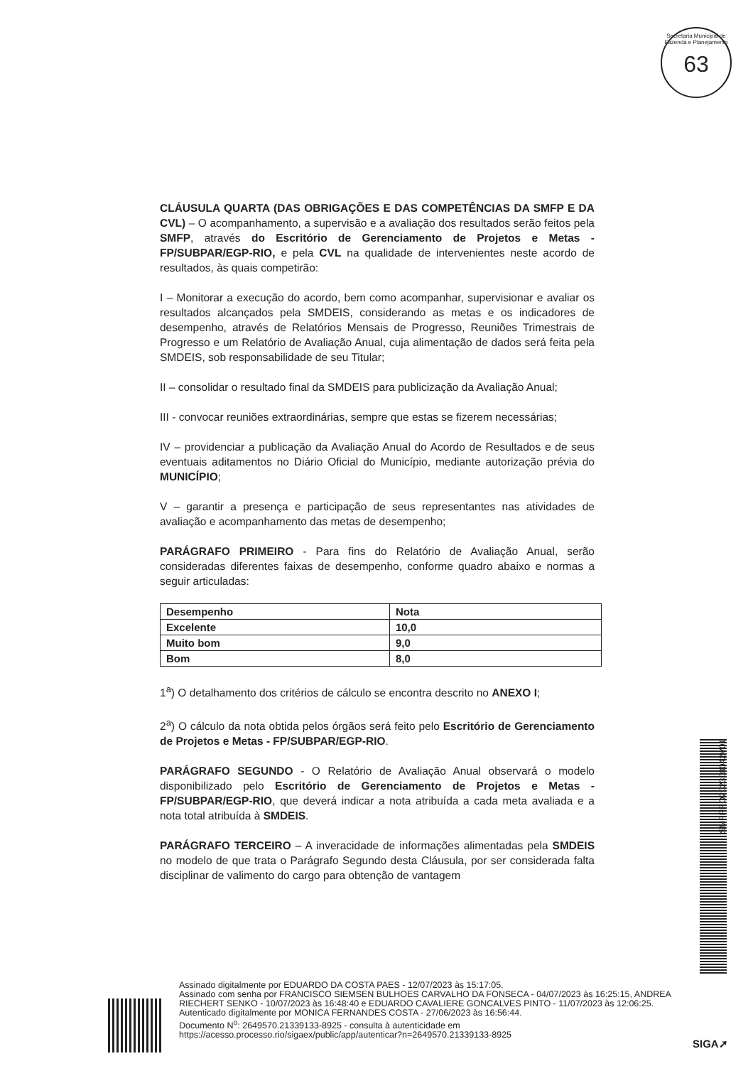Secretaria Municipal de Fazenda e Planejamento
63
CLÁUSULA QUARTA (DAS OBRIGAÇÕES E DAS COMPETÊNCIAS DA SMFP E DA CVL) – O acompanhamento, a supervisão e a avaliação dos resultados serão feitos pela SMFP, através do Escritório de Gerenciamento de Projetos e Metas - FP/SUBPAR/EGP-RIO, e pela CVL na qualidade de intervenientes neste acordo de resultados, às quais competirão:
I – Monitorar a execução do acordo, bem como acompanhar, supervisionar e avaliar os resultados alcançados pela SMDEIS, considerando as metas e os indicadores de desempenho, através de Relatórios Mensais de Progresso, Reuniões Trimestrais de Progresso e um Relatório de Avaliação Anual, cuja alimentação de dados será feita pela SMDEIS, sob responsabilidade de seu Titular;
II – consolidar o resultado final da SMDEIS para publicização da Avaliação Anual;
III - convocar reuniões extraordinárias, sempre que estas se fizerem necessárias;
IV – providenciar a publicação da Avaliação Anual do Acordo de Resultados e de seus eventuais aditamentos no Diário Oficial do Município, mediante autorização prévia do MUNICÍPIO;
V – garantir a presença e participação de seus representantes nas atividades de avaliação e acompanhamento das metas de desempenho;
PARÁGRAFO PRIMEIRO - Para fins do Relatório de Avaliação Anual, serão consideradas diferentes faixas de desempenho, conforme quadro abaixo e normas a seguir articuladas:
| Desempenho | Nota |
| Excelente | 10,0 |
| Muito bom | 9,0 |
| Bom | 8,0 |
1<sup>a</sup>) O detalhamento dos critérios de cálculo se encontra descrito no ANEXO I;
2<sup>a</sup>) O cálculo da nota obtida pelos órgãos será feito pelo Escritório de Gerenciamento de Projetos e Metas - FP/SUBPAR/EGP-RIO.
PARÁGRAFO SEGUNDO - O Relatório de Avaliação Anual observará o modelo disponibilizado pelo Escritório de Gerenciamento de Projetos e Metas - FP/SUBPAR/EGP-RIO, que deverá indicar a nota atribuída a cada meta avaliada e a nota total atribuída à SMDEIS.
PARÁGRAFO TERCEIRO – A inveracidade de informações alimentadas pela SMDEIS no modelo de que trata o Parágrafo Segundo desta Cláusula, por ser considerada falta disciplinar de valimento do cargo para obtenção de vantagem
SMFPRO202308042V01
Assinado digitalmente por EDUARDO DA COSTA PAES - 12/07/2023 às 15:17:05.
Assinado com senha por FRANCISCO SIEMSEN BULHOES CARVALHO DA FONSECA - 04/07/2023 às 16:25:15, ANDREA RIECHERT SENKO - 10/07/2023 às 16:48:40 e EDUARDO CAVALIERE GONCALVES PINTO - 11/07/2023 às 12:06:25.
Autenticado digitalmente por MONICA FERNANDES COSTA - 27/06/2023 às 16:56:44.
Documento N<sup>o</sup>: 2649570.21339133-8925 - consulta à autenticidade em
https://acesso.processo.rio/sigaex/public/app/autenticar?n=2649570.21339133-8925
SIGA➚